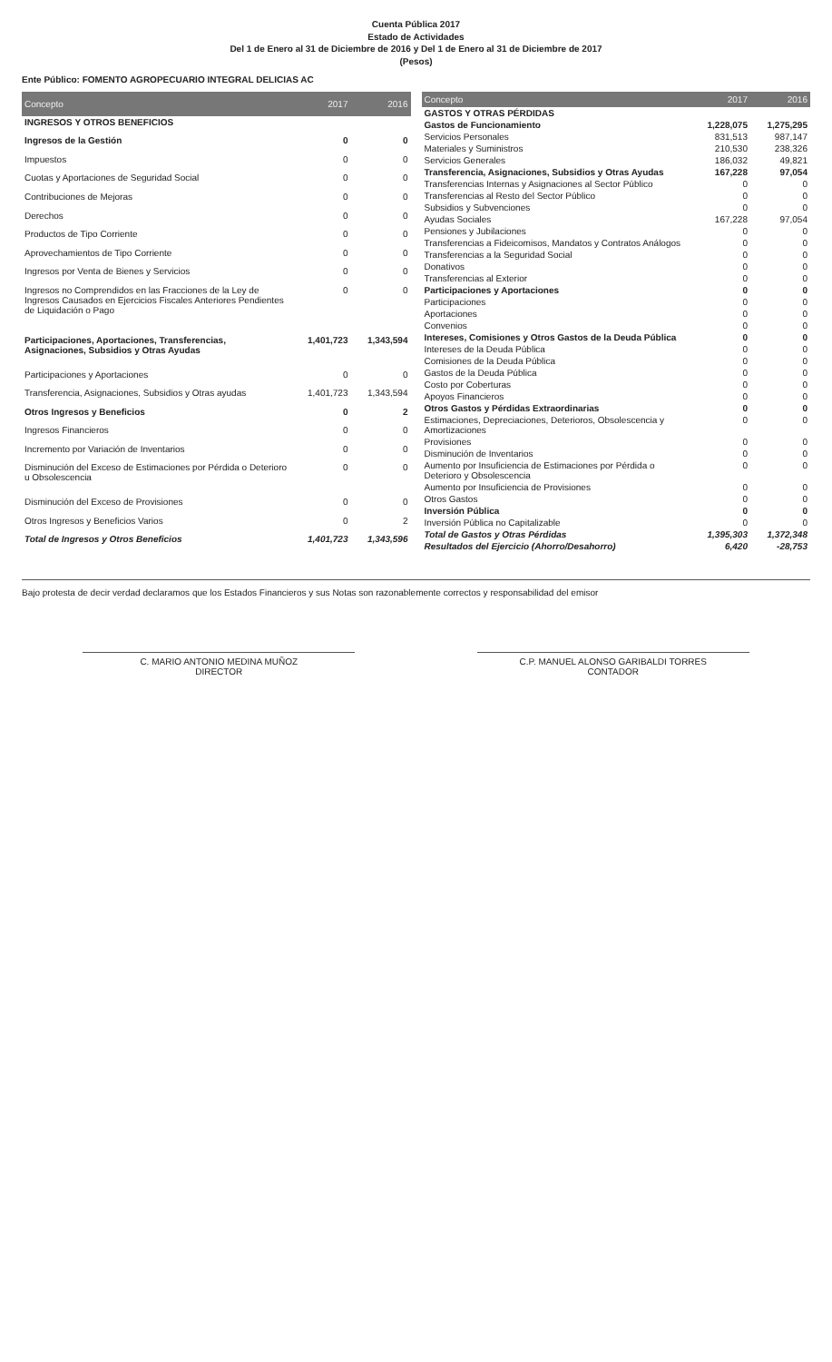Cuenta Pública 2017
Estado de Actividades
Del 1 de Enero al 31 de Diciembre de 2016 y Del 1 de Enero al 31 de Diciembre de 2017
(Pesos)
Ente Público: FOMENTO AGROPECUARIO INTEGRAL DELICIAS AC
| Concepto | 2017 | 2016 |
| --- | --- | --- |
| INGRESOS Y OTROS BENEFICIOS | | |
| Ingresos de la Gestión | 0 | 0 |
| Impuestos | 0 | 0 |
| Cuotas y Aportaciones de Seguridad Social | 0 | 0 |
| Contribuciones de Mejoras | 0 | 0 |
| Derechos | 0 | 0 |
| Productos de Tipo Corriente | 0 | 0 |
| Aprovechamientos de Tipo Corriente | 0 | 0 |
| Ingresos por Venta de Bienes y Servicios | 0 | 0 |
| Ingresos no Comprendidos en las Fracciones de la Ley de Ingresos Causados en Ejercicios Fiscales Anteriores Pendientes de Liquidación o Pago | 0 | 0 |
| Participaciones, Aportaciones, Transferencias, Asignaciones, Subsidios y Otras Ayudas | 1,401,723 | 1,343,594 |
| Participaciones y Aportaciones | 0 | 0 |
| Transferencia, Asignaciones, Subsidios y Otras ayudas | 1,401,723 | 1,343,594 |
| Otros Ingresos y Beneficios | 0 | 2 |
| Ingresos Financieros | 0 | 0 |
| Incremento por Variación de Inventarios | 0 | 0 |
| Disminución del Exceso de Estimaciones por Pérdida o Deterioro u Obsolescencia | 0 | 0 |
| Disminución del Exceso de Provisiones | 0 | 0 |
| Otros Ingresos y Beneficios Varios | 0 | 2 |
| Total de Ingresos y Otros Beneficios | 1,401,723 | 1,343,596 |
| Concepto | 2017 | 2016 |
| --- | --- | --- |
| GASTOS Y OTRAS PÉRDIDAS | | |
| Gastos de Funcionamiento | 1,228,075 | 1,275,295 |
| Servicios Personales | 831,513 | 987,147 |
| Materiales y Suministros | 210,530 | 238,326 |
| Servicios Generales | 186,032 | 49,821 |
| Transferencia, Asignaciones, Subsidios y Otras Ayudas | 167,228 | 97,054 |
| Transferencias Internas y Asignaciones al Sector Público | 0 | 0 |
| Transferencias al Resto del Sector Público | 0 | 0 |
| Subsidios y Subvenciones | 0 | 0 |
| Ayudas Sociales | 167,228 | 97,054 |
| Pensiones y Jubilaciones | 0 | 0 |
| Transferencias a Fideicomisos, Mandatos y Contratos Análogos | 0 | 0 |
| Transferencias a la Seguridad Social | 0 | 0 |
| Donativos | 0 | 0 |
| Transferencias al Exterior | 0 | 0 |
| Participaciones y Aportaciones | 0 | 0 |
| Participaciones | 0 | 0 |
| Aportaciones | 0 | 0 |
| Convenios | 0 | 0 |
| Intereses, Comisiones y Otros Gastos de la Deuda Pública | 0 | 0 |
| Intereses de la Deuda Pública | 0 | 0 |
| Comisiones de la Deuda Pública | 0 | 0 |
| Gastos de la Deuda Pública | 0 | 0 |
| Costo por Coberturas | 0 | 0 |
| Apoyos Financieros | 0 | 0 |
| Otros Gastos y Pérdidas Extraordinarias | 0 | 0 |
| Estimaciones, Depreciaciones, Deterioros, Obsolescencia y Amortizaciones | 0 | 0 |
| Provisiones | 0 | 0 |
| Disminución de Inventarios | 0 | 0 |
| Aumento por Insuficiencia de Estimaciones por Pérdida o Deterioro y Obsolescencia | 0 | 0 |
| Aumento por Insuficiencia de Provisiones | 0 | 0 |
| Otros Gastos | 0 | 0 |
| Inversión Pública | 0 | 0 |
| Inversión Pública no Capitalizable | 0 | 0 |
| Total de Gastos y Otras Pérdidas | 1,395,303 | 1,372,348 |
| Resultados del Ejercicio (Ahorro/Desahorro) | 6,420 | -28,753 |
Bajo protesta de decir verdad declaramos que los Estados Financieros y sus Notas son razonablemente correctos y responsabilidad del emisor
C. MARIO ANTONIO MEDINA MUÑOZ
DIRECTOR
C.P. MANUEL ALONSO GARIBALDI TORRES
CONTADOR